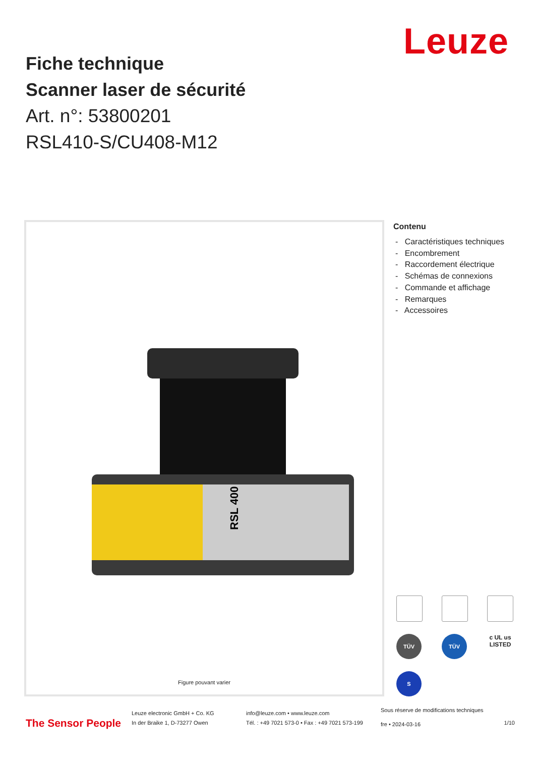Leuze
Fiche technique
Scanner laser de sécurité
Art. n°: 53800201
RSL410-S/CU408-M12
RSL 400
Figure pouvant varier
Contenu
- Caractéristiques techniques
- Encombrement
- Raccordement électrique
- Schémas de connexions
- Commande et affichage
- Remarques
- Accessoires
TÜV
TÜV
c UL us
LISTED
S
The Sensor People
Leuze electronic GmbH + Co. KG
In der Braike 1, D-73277 Owen
info@leuze.com • www.leuze.com
Tél. : +49 7021 573-0 • Fax : +49 7021 573-199
Sous réserve de modifications techniques
fre • 2024-03-16
1/10